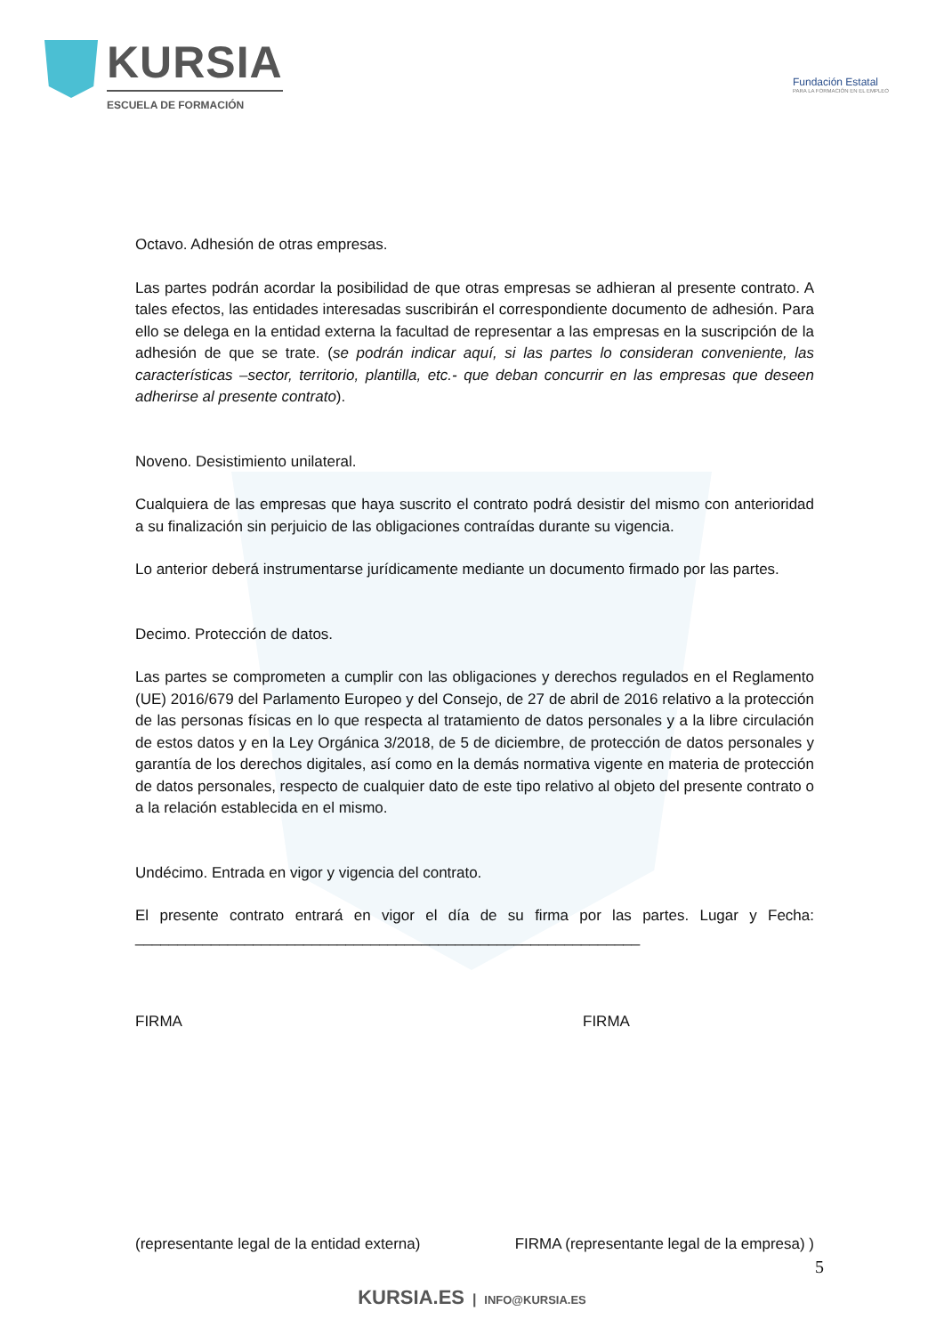KURSIA
ESCUELA DE FORMACIÓN
Fundación Estatal
PARA LA FORMACIÓN EN EL EMPLEO
Octavo. Adhesión de otras empresas.
Las partes podrán acordar la posibilidad de que otras empresas se adhieran al presente contrato. A tales efectos, las entidades interesadas suscribirán el correspondiente documento de adhesión. Para ello se delega en la entidad externa la facultad de representar a las empresas en la suscripción de la adhesión de que se trate. (se podrán indicar aquí, si las partes lo consideran conveniente, las características –sector, territorio, plantilla, etc.- que deban concurrir en las empresas que deseen adherirse al presente contrato).
Noveno. Desistimiento unilateral.
Cualquiera de las empresas que haya suscrito el contrato podrá desistir del mismo con anterioridad a su finalización sin perjuicio de las obligaciones contraídas durante su vigencia.
Lo anterior deberá instrumentarse jurídicamente mediante un documento firmado por las partes.
Decimo. Protección de datos.
Las partes se comprometen a cumplir con las obligaciones y derechos regulados en el Reglamento (UE) 2016/679 del Parlamento Europeo y del Consejo, de 27 de abril de 2016 relativo a la protección de las personas físicas en lo que respecta al tratamiento de datos personales y a la libre circulación de estos datos y en la Ley Orgánica 3/2018, de 5 de diciembre, de protección de datos personales y garantía de los derechos digitales, así como en la demás normativa vigente en materia de protección de datos personales, respecto de cualquier dato de este tipo relativo al objeto del presente contrato o a la relación establecida en el mismo.
Undécimo. Entrada en vigor y vigencia del contrato.
El presente contrato entrará en vigor el día de su firma por las partes. Lugar y Fecha: ____________________________________________________________
FIRMA FIRMA
(representante legal de la entidad externa) FIRMA (representante legal de la empresa) )
5
KURSIA.ES | INFO@KURSIA.ES